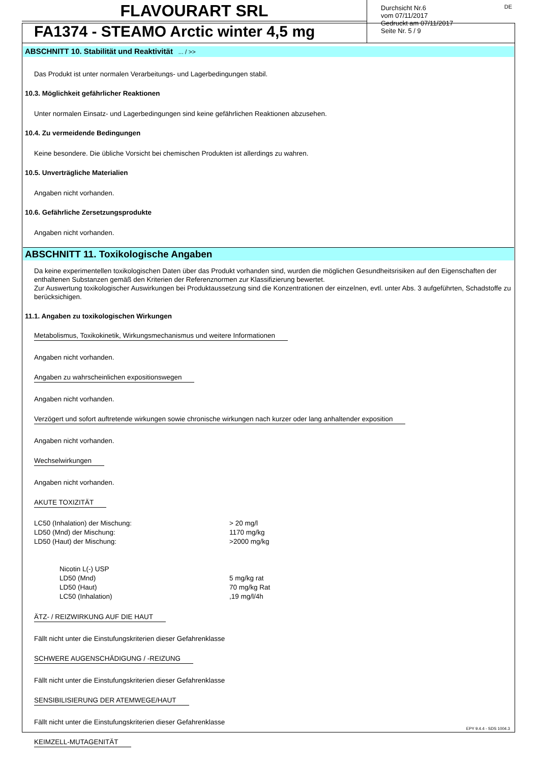FLAVOURART SRL
FA1374 - STEAMO Arctic winter 4,5 mg
Durchsicht Nr.6
vom 07/11/2017
Gedruckt am 07/11/2017
Seite Nr. 5 / 9
DE
ABSCHNITT 10. Stabilität und Reaktivität ... / >>
Das Produkt ist unter normalen Verarbeitungs- und Lagerbedingungen stabil.
10.3. Möglichkeit gefährlicher Reaktionen
Unter normalen Einsatz- und Lagerbedingungen sind keine gefährlichen Reaktionen abzusehen.
10.4. Zu vermeidende Bedingungen
Keine besondere. Die übliche Vorsicht bei chemischen Produkten ist allerdings zu wahren.
10.5. Unverträgliche Materialien
Angaben nicht vorhanden.
10.6. Gefährliche Zersetzungsprodukte
Angaben nicht vorhanden.
ABSCHNITT 11. Toxikologische Angaben
Da keine experimentellen toxikologischen Daten über das Produkt vorhanden sind, wurden die möglichen Gesundheitsrisiken auf den Eigenschaften der enthaltenen Substanzen gemäß den Kriterien der Referenznormen zur Klassifizierung bewertet.
Zur Auswertung toxikologischer Auswirkungen bei Produktaussetzung sind die Konzentrationen der einzelnen, evtl. unter Abs. 3 aufgeführten, Schadstoffe zu berücksichigen.
11.1. Angaben zu toxikologischen Wirkungen
Metabolismus, Toxikokinetik, Wirkungsmechanismus und weitere Informationen
Angaben nicht vorhanden.
Angaben zu wahrscheinlichen expositionswegen
Angaben nicht vorhanden.
Verzögert und sofort auftretende wirkungen sowie chronische wirkungen nach kurzer oder lang anhaltender exposition
Angaben nicht vorhanden.
Wechselwirkungen
Angaben nicht vorhanden.
AKUTE TOXIZITÄT
| LC50 (Inhalation) der Mischung: | > 20 mg/l |
| LD50 (Mnd) der Mischung: | 1170 mg/kg |
| LD50 (Haut) der Mischung: | >2000 mg/kg |
| | Nicotin L(-) USP | |
| | LD50 (Mnd) | 5 mg/kg rat |
| | LD50 (Haut) | 70 mg/kg Rat |
| | LC50 (Inhalation) | ,19 mg/l/4h |
ÄTZ- / REIZWIRKUNG AUF DIE HAUT
Fällt nicht unter die Einstufungskriterien dieser Gefahrenklasse
SCHWERE AUGENSCHÄDIGUNG / -REIZUNG
Fällt nicht unter die Einstufungskriterien dieser Gefahrenklasse
SENSIBILISIERUNG DER ATEMWEGE/HAUT
Fällt nicht unter die Einstufungskriterien dieser Gefahrenklasse
KEIMZELL-MUTAGENITÄT
EPY 9.4.4 - SDS 1004.3